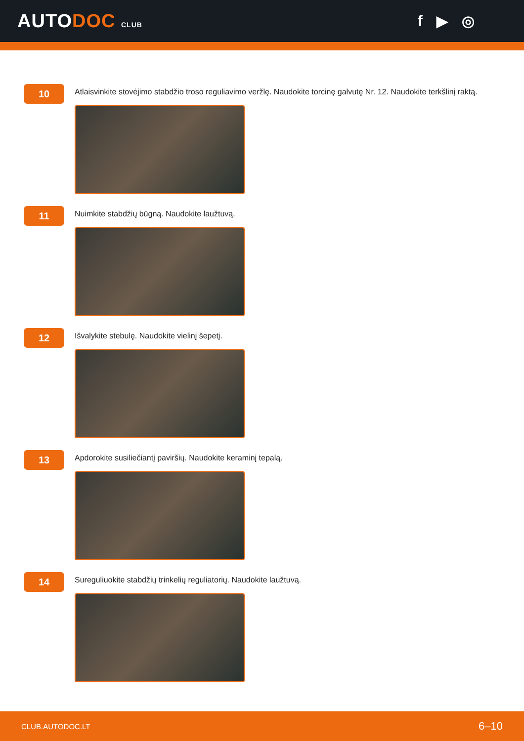AUTODOC CLUB
f ▶ ◎
10
Atlaisvinkite stovėjimo stabdžio troso reguliavimo veržlę. Naudokite torcinę galvutę Nr. 12. Naudokite terkšlinį raktą.
11
Nuimkite stabdžių būgną. Naudokite laužtuvą.
12
Išvalykite stebulę. Naudokite vielinį šepetį.
13
Apdorokite susiliečiantį paviršių. Naudokite keraminį tepalą.
14
Sureguliuokite stabdžių trinkelių reguliatorių. Naudokite laužtuvą.
CLUB.AUTODOC.LT 6–10